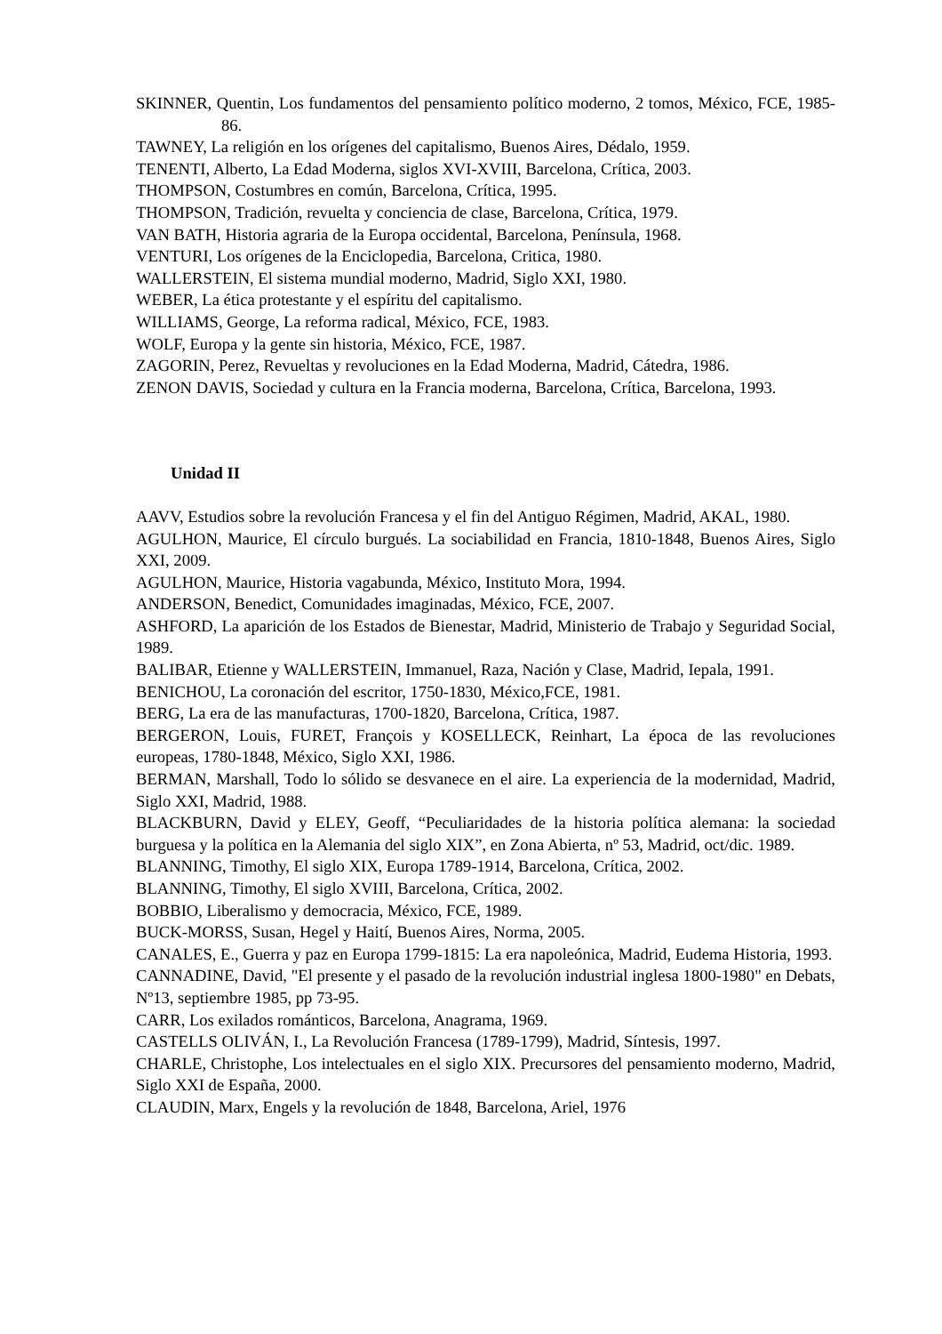SKINNER, Quentin, Los fundamentos del pensamiento político moderno, 2 tomos, México, FCE, 1985-86.
TAWNEY, La religión en los orígenes del capitalismo, Buenos Aires, Dédalo, 1959.
TENENTI, Alberto, La Edad Moderna, siglos XVI-XVIII, Barcelona, Crítica, 2003.
THOMPSON, Costumbres en común, Barcelona, Crítica, 1995.
THOMPSON, Tradición, revuelta y conciencia de clase, Barcelona, Crítica, 1979.
VAN BATH, Historia agraria de la Europa occidental, Barcelona, Península, 1968.
VENTURI, Los orígenes de la Enciclopedia, Barcelona, Critica, 1980.
WALLERSTEIN, El sistema mundial moderno, Madrid, Siglo XXI, 1980.
WEBER, La ética protestante y el espíritu del capitalismo.
WILLIAMS, George, La reforma radical, México, FCE, 1983.
WOLF, Europa y la gente sin historia, México, FCE, 1987.
ZAGORIN, Perez, Revueltas y revoluciones en la Edad Moderna, Madrid, Cátedra, 1986.
ZENON DAVIS, Sociedad y cultura en la Francia moderna, Barcelona, Crítica, Barcelona, 1993.
Unidad II
AAVV, Estudios sobre la revolución Francesa y el fin del Antiguo Régimen, Madrid, AKAL, 1980.
AGULHON, Maurice, El círculo burgués. La sociabilidad en Francia, 1810-1848, Buenos Aires, Siglo XXI, 2009.
AGULHON, Maurice, Historia vagabunda, México, Instituto Mora, 1994.
ANDERSON, Benedict, Comunidades imaginadas, México, FCE, 2007.
ASHFORD, La aparición de los Estados de Bienestar, Madrid, Ministerio de Trabajo y Seguridad Social, 1989.
BALIBAR, Etienne y WALLERSTEIN, Immanuel, Raza, Nación y Clase, Madrid, Iepala, 1991.
BENICHOU, La coronación del escritor, 1750-1830, México,FCE, 1981.
BERG, La era de las manufacturas, 1700-1820, Barcelona, Crítica, 1987.
BERGERON, Louis, FURET, François y KOSELLECK, Reinhart, La época de las revoluciones europeas, 1780-1848, México, Siglo XXI, 1986.
BERMAN, Marshall, Todo lo sólido se desvanece en el aire. La experiencia de la modernidad, Madrid, Siglo XXI, Madrid, 1988.
BLACKBURN, David y ELEY, Geoff, “Peculiaridades de la historia política alemana: la sociedad burguesa y la política en la Alemania del siglo XIX”, en Zona Abierta, nº 53, Madrid, oct/dic. 1989.
BLANNING, Timothy, El siglo XIX, Europa 1789-1914, Barcelona, Crítica, 2002.
BLANNING, Timothy, El siglo XVIII, Barcelona, Crítica, 2002.
BOBBIO, Liberalismo y democracia, México, FCE, 1989.
BUCK-MORSS, Susan, Hegel y Haití, Buenos Aires, Norma, 2005.
CANALES, E., Guerra y paz en Europa 1799-1815: La era napoleónica, Madrid, Eudema Historia, 1993.
CANNADINE, David, "El presente y el pasado de la revolución industrial inglesa 1800-1980" en Debats, Nº13, septiembre 1985, pp 73-95.
CARR, Los exilados románticos, Barcelona, Anagrama, 1969.
CASTELLS OLIVÁN, I., La Revolución Francesa (1789-1799), Madrid, Síntesis, 1997.
CHARLE, Christophe, Los intelectuales en el siglo XIX. Precursores del pensamiento moderno, Madrid, Siglo XXI de España, 2000.
CLAUDIN, Marx, Engels y la revolución de 1848, Barcelona, Ariel, 1976